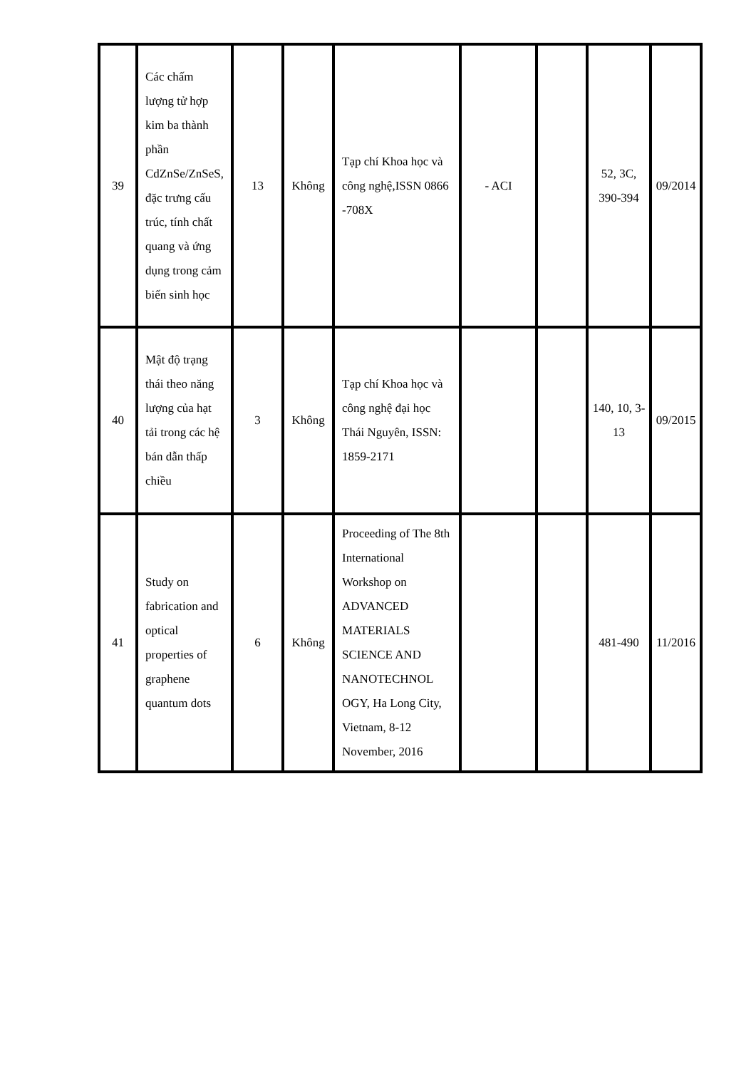| 39 | Các chấm lượng tử hợp kim ba thành phần CdZnSe/ZnSeS, đặc trưng cấu trúc, tính chất quang và ứng dụng trong cảm biến sinh học | 13 | Không | Tạp chí Khoa học và công nghệ,ISSN 0866 -708X | - ACI | | 52, 3C, 390-394 | 09/2014 |
| 40 | Mật độ trạng thái theo năng lượng của hạt tải trong các hệ bán dẫn thấp chiều | 3 | Không | Tạp chí Khoa học và công nghệ đại học Thái Nguyên, ISSN: 1859-2171 | | | 140, 10, 3-13 | 09/2015 |
| 41 | Study on fabrication and optical properties of graphene quantum dots | 6 | Không | Proceeding of The 8th International Workshop on ADVANCED MATERIALS SCIENCE AND NANOTECHNOL OGY, Ha Long City, Vietnam, 8-12 November, 2016 | | | 481-490 | 11/2016 |